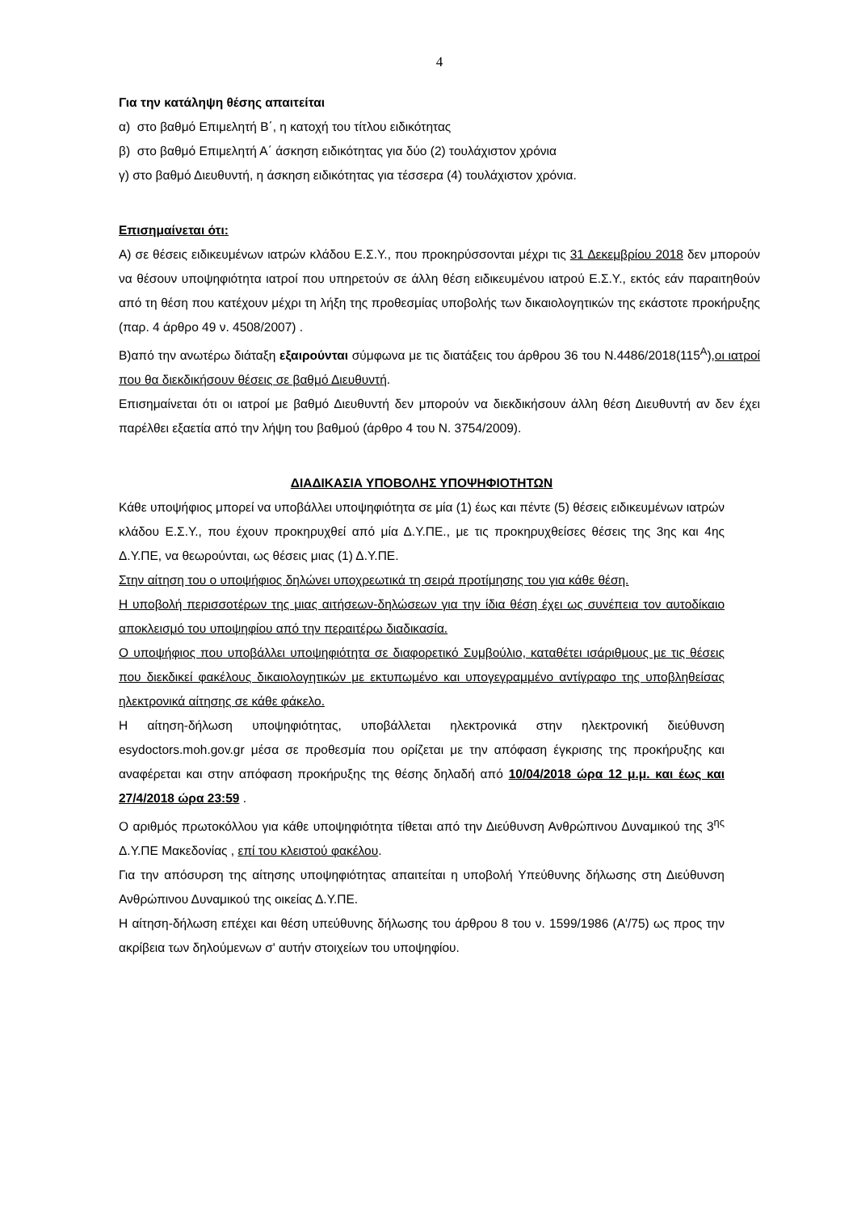4
Για την κατάληψη θέσης απαιτείται
α) στο βαθμό Επιμελητή Β΄, η κατοχή του τίτλου ειδικότητας
β) στο βαθμό Επιμελητή Α΄ άσκηση ειδικότητας για δύο (2) τουλάχιστον χρόνια
γ) στο βαθμό Διευθυντή, η άσκηση ειδικότητας για τέσσερα (4) τουλάχιστον χρόνια.
Επισημαίνεται ότι:
Α) σε θέσεις ειδικευμένων ιατρών κλάδου Ε.Σ.Υ., που προκηρύσσονται μέχρι τις 31 Δεκεμβρίου 2018 δεν μπορούν να θέσουν υποψηφιότητα ιατροί που υπηρετούν σε άλλη θέση ειδικευμένου ιατρού Ε.Σ.Υ., εκτός εάν παραιτηθούν από τη θέση που κατέχουν μέχρι τη λήξη της προθεσμίας υποβολής των δικαιολογητικών της εκάστοτε προκήρυξης (παρ. 4 άρθρο 49 ν. 4508/2007) .
Β)από την ανωτέρω διάταξη εξαιρούνται σύμφωνα με τις διατάξεις του άρθρου 36 του Ν.4486/2018(115<sup>Α</sup>),οι ιατροί που θα διεκδικήσουν θέσεις σε βαθμό Διευθυντή.
Επισημαίνεται ότι οι ιατροί με βαθμό Διευθυντή δεν μπορούν να διεκδικήσουν άλλη θέση Διευθυντή αν δεν έχει παρέλθει εξαετία από την λήψη του βαθμού (άρθρο 4 του Ν. 3754/2009).
ΔΙΑΔΙΚΑΣΙΑ ΥΠΟΒΟΛΗΣ ΥΠΟΨΗΦΙΟΤΗΤΩΝ
Κάθε υποψήφιος μπορεί να υποβάλλει υποψηφιότητα σε μία (1) έως και πέντε (5) θέσεις ειδικευμένων ιατρών κλάδου Ε.Σ.Υ., που έχουν προκηρυχθεί από μία Δ.Υ.ΠΕ., με τις προκηρυχθείσες θέσεις της 3ης και 4ης Δ.Υ.ΠΕ, να θεωρούνται, ως θέσεις μιας (1) Δ.Υ.ΠΕ.
Στην αίτηση του ο υποψήφιος δηλώνει υποχρεωτικά τη σειρά προτίμησης του για κάθε θέση.
Η υποβολή περισσοτέρων της μιας αιτήσεων-δηλώσεων για την ίδια θέση έχει ως συνέπεια τον αυτοδίκαιο αποκλεισμό του υποψηφίου από την περαιτέρω διαδικασία.
Ο υποψήφιος που υποβάλλει υποψηφιότητα σε διαφορετικό Συμβούλιο, καταθέτει ισάριθμους με τις θέσεις που διεκδικεί φακέλους δικαιολογητικών με εκτυπωμένο και υπογεγραμμένο αντίγραφο της υποβληθείσας ηλεκτρονικά αίτησης σε κάθε φάκελο.
Η αίτηση-δήλωση υποψηφιότητας, υποβάλλεται ηλεκτρονικά στην ηλεκτρονική διεύθυνση esydoctors.moh.gov.gr μέσα σε προθεσμία που ορίζεται με την απόφαση έγκρισης της προκήρυξης και αναφέρεται και στην απόφαση προκήρυξης της θέσης δηλαδή από 10/04/2018 ώρα 12 μ.μ. και έως και 27/4/2018 ώρα 23:59 .
Ο αριθμός πρωτοκόλλου για κάθε υποψηφιότητα τίθεται από την Διεύθυνση Ανθρώπινου Δυναμικού της 3<sup>ης</sup> Δ.Υ.ΠΕ Μακεδονίας , επί του κλειστού φακέλου.
Για την απόσυρση της αίτησης υποψηφιότητας απαιτείται η υποβολή Υπεύθυνης δήλωσης στη Διεύθυνση Ανθρώπινου Δυναμικού της οικείας Δ.Υ.ΠΕ.
Η αίτηση-δήλωση επέχει και θέση υπεύθυνης δήλωσης του άρθρου 8 του ν. 1599/1986 (Α'/75) ως προς την ακρίβεια των δηλούμενων σ' αυτήν στοιχείων του υποψηφίου.